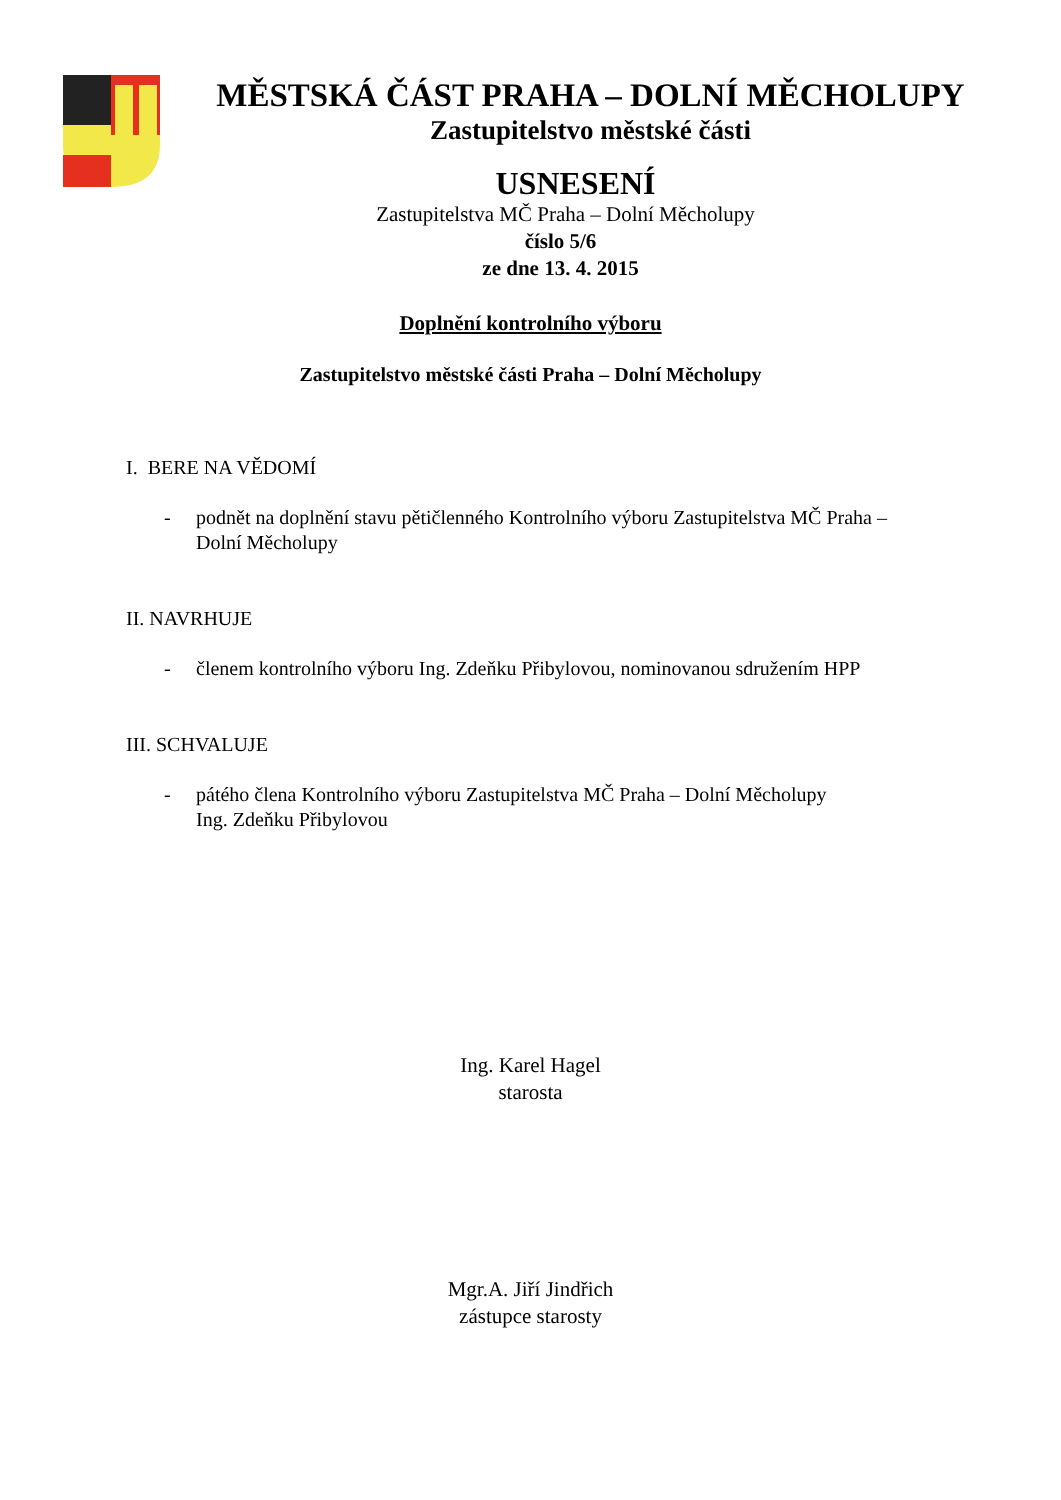MĚSTSKÁ ČÁST PRAHA – DOLNÍ MĚCHOLUPY
Zastupitelstvo městské části
USNESENÍ
Zastupitelstva MČ Praha – Dolní Měcholupy
číslo 5/6
ze dne 13. 4. 2015
Doplnění kontrolního výboru
Zastupitelstvo městské části Praha – Dolní Měcholupy
I. BERE NA VĚDOMÍ
- podnět na doplnění stavu pětičlenného Kontrolního výboru Zastupitelstva MČ Praha – Dolní Měcholupy
II. NAVRHUJE
- členem kontrolního výboru Ing. Zdeňku Přibylovou, nominovanou sdružením HPP
III. SCHVALUJE
- pátého člena Kontrolního výboru Zastupitelstva MČ Praha – Dolní Měcholupy
Ing. Zdeňku Přibylovou
Ing. Karel Hagel
starosta
Mgr.A. Jiří Jindřich
zástupce starosty